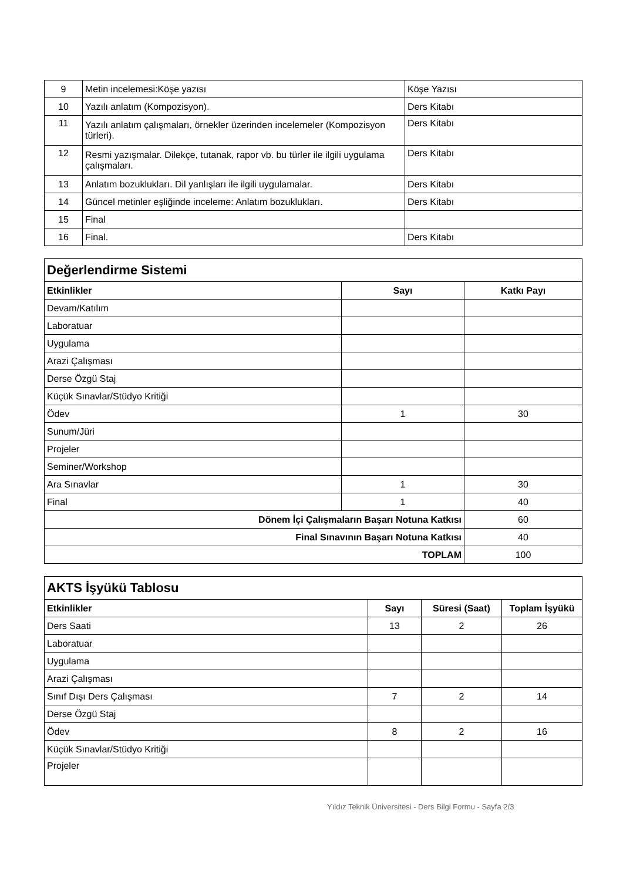| 9 | Metin incelemesi:Köşe yazısı | Köşe Yazısı |
| 10 | Yazılı anlatım (Kompozisyon). | Ders Kitabı |
| 11 | Yazılı anlatım çalışmaları, örnekler üzerinden incelemeler (Kompozisyon türleri). | Ders Kitabı |
| 12 | Resmi yazışmalar. Dilekçe, tutanak, rapor vb. bu türler ile ilgili uygulama çalışmaları. | Ders Kitabı |
| 13 | Anlatım bozuklukları. Dil yanlışları ile ilgili uygulamalar. | Ders Kitabı |
| 14 | Güncel metinler eşliğinde inceleme: Anlatım bozuklukları. | Ders Kitabı |
| 15 | Final | |
| 16 | Final. | Ders Kitabı |
| Değerlendirme Sistemi | | |
| Etkinlikler | Sayı | Katkı Payı |
| Devam/Katılım | | |
| Laboratuar | | |
| Uygulama | | |
| Arazi Çalışması | | |
| Derse Özgü Staj | | |
| Küçük Sınavlar/Stüdyo Kritiği | | |
| Ödev | 1 | 30 |
| Sunum/Jüri | | |
| Projeler | | |
| Seminer/Workshop | | |
| Ara Sınavlar | 1 | 30 |
| Final | 1 | 40 |
| Dönem İçi Çalışmaların Başarı Notuna Katkısı | | 60 |
| Final Sınavının Başarı Notuna Katkısı | | 40 |
| TOPLAM | | 100 |
| AKTS İşyükü Tablosu | | | |
| Etkinlikler | Sayı | Süresi (Saat) | Toplam İşyükü |
| Ders Saati | 13 | 2 | 26 |
| Laboratuar | | | |
| Uygulama | | | |
| Arazi Çalışması | | | |
| Sınıf Dışı Ders Çalışması | 7 | 2 | 14 |
| Derse Özgü Staj | | | |
| Ödev | 8 | 2 | 16 |
| Küçük Sınavlar/Stüdyo Kritiği | | | |
| Projeler | | | |
Yıldız Teknik Üniversitesi - Ders Bilgi Formu - Sayfa 2/3